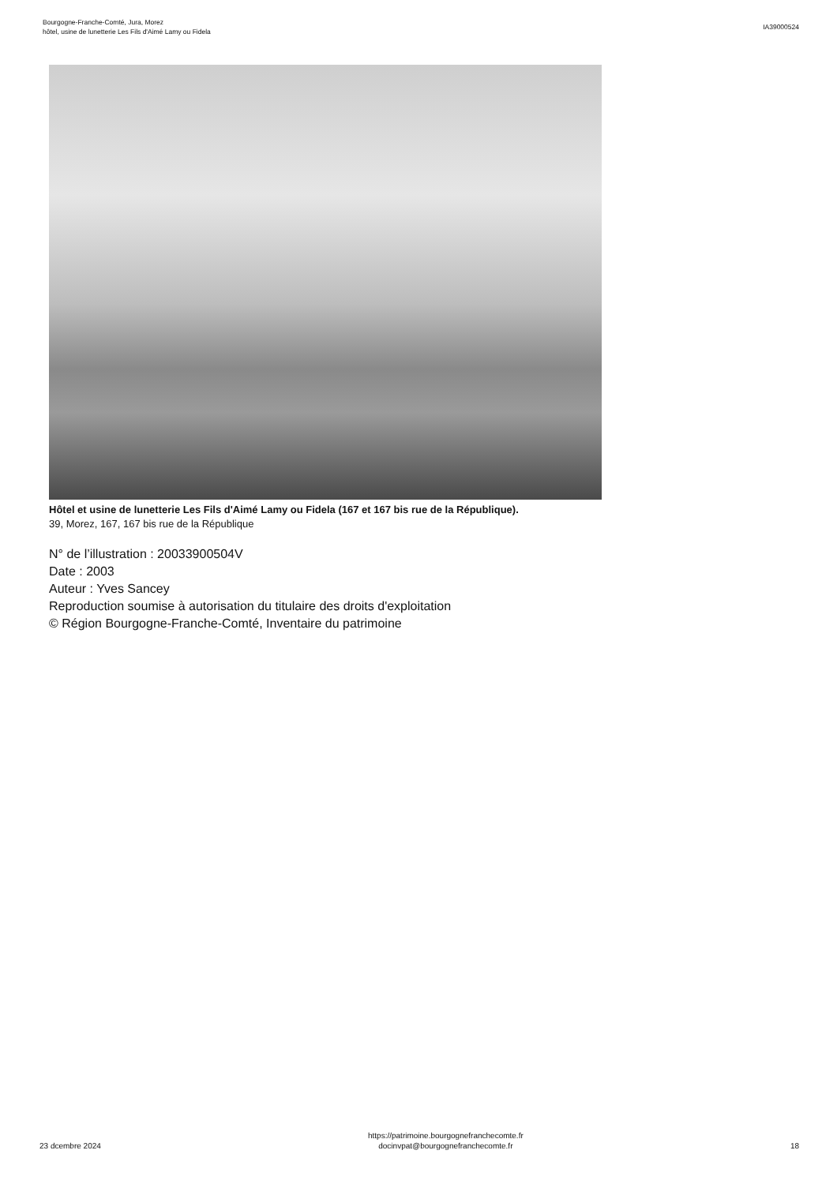Bourgogne-Franche-Comté, Jura, Morez
hôtel, usine de lunetterie Les Fils d'Aimé Lamy ou Fidela
IA39000524
Hôtel et usine de lunetterie Les Fils d'Aimé Lamy ou Fidela (167 et 167 bis rue de la République).
39, Morez, 167, 167 bis rue de la République
N° de l’illustration : 20033900504V
Date : 2003
Auteur : Yves Sancey
Reproduction soumise à autorisation du titulaire des droits d'exploitation
© Région Bourgogne-Franche-Comté, Inventaire du patrimoine
23 dcembre 2024
https://patrimoine.bourgognefranchecomte.fr
docinvpat@bourgognefranchecomte.fr
18